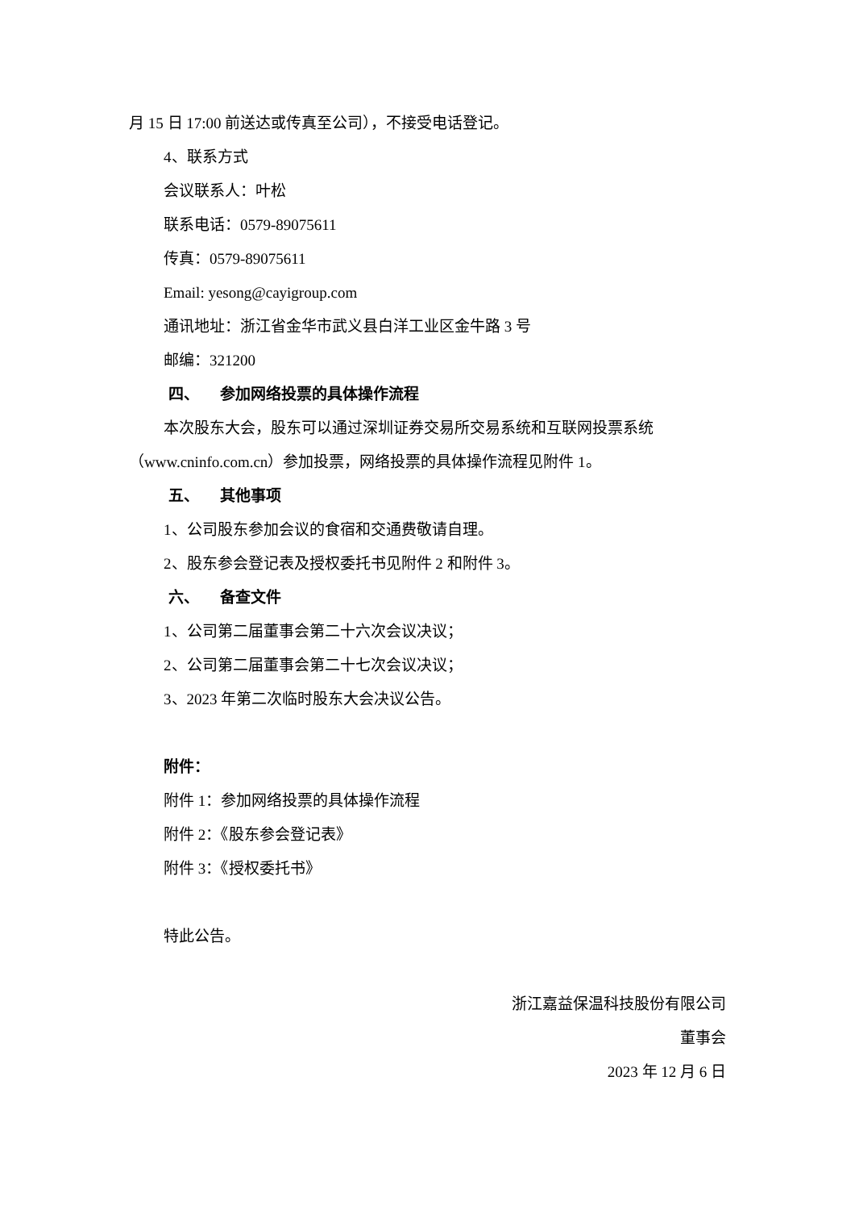月 15 日 17:00 前送达或传真至公司），不接受电话登记。
4、联系方式
会议联系人：叶松
联系电话：0579-89075611
传真：0579-89075611
Email: yesong@cayigroup.com
通讯地址：浙江省金华市武义县白洋工业区金牛路 3 号
邮编：321200
四、 参加网络投票的具体操作流程
本次股东大会，股东可以通过深圳证券交易所交易系统和互联网投票系统（www.cninfo.com.cn）参加投票，网络投票的具体操作流程见附件 1。
五、 其他事项
1、公司股东参加会议的食宿和交通费敬请自理。
2、股东参会登记表及授权委托书见附件 2 和附件 3。
六、 备查文件
1、公司第二届董事会第二十六次会议决议；
2、公司第二届董事会第二十七次会议决议；
3、2023 年第二次临时股东大会决议公告。
附件：
附件 1：参加网络投票的具体操作流程
附件 2：《股东参会登记表》
附件 3：《授权委托书》
特此公告。
浙江嘉益保温科技股份有限公司
董事会
2023 年 12 月 6 日